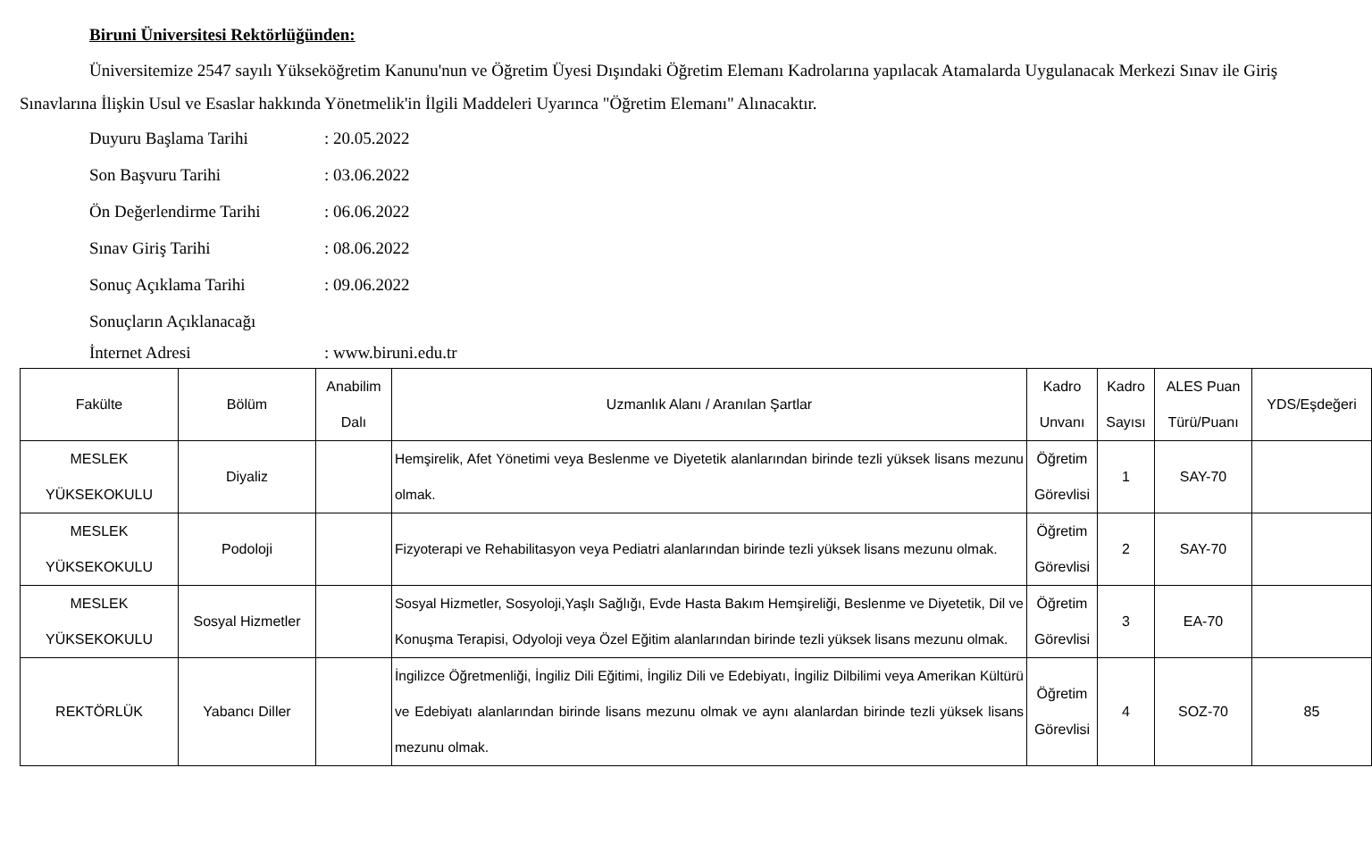Biruni Üniversitesi Rektörlüğünden:
Üniversitemize 2547 sayılı Yükseköğretim Kanunu'nun ve Öğretim Üyesi Dışındaki Öğretim Elemanı Kadrolarına yapılacak Atamalarda Uygulanacak Merkezi Sınav ile Giriş Sınavlarına İlişkin Usul ve Esaslar hakkında Yönetmelik'in İlgili Maddeleri Uyarınca "Öğretim Elemanı" Alınacaktır.
Duyuru Başlama Tarihi: 20.05.2022
Son Başvuru Tarihi: 03.06.2022
Ön Değerlendirme Tarihi: 06.06.2022
Sınav Giriş Tarihi: 08.06.2022
Sonuç Açıklama Tarihi: 09.06.2022
Sonuçların Açıklanacağı
İnternet Adresi: www.biruni.edu.tr
| Fakülte | Bölüm | Anabilim Dalı | Uzmanlık Alanı / Aranılan Şartlar | Kadro Unvanı | Kadro Sayısı | ALES Puan Türü/Puanı | YDS/Eşdeğeri |
| --- | --- | --- | --- | --- | --- | --- | --- |
| MESLEK YÜKSEKOKULU | Diyaliz | | Hemşirelik, Afet Yönetimi veya Beslenme ve Diyetetik alanlarından birinde tezli yüksek lisans mezunu olmak. | Öğretim Görevlisi | 1 | SAY-70 | |
| MESLEK YÜKSEKOKULU | Podoloji | | Fizyoterapi ve Rehabilitasyon veya Pediatri alanlarından birinde tezli yüksek lisans mezunu olmak. | Öğretim Görevlisi | 2 | SAY-70 | |
| MESLEK YÜKSEKOKULU | Sosyal Hizmetler | | Sosyal Hizmetler, Sosyoloji,Yaşlı Sağlığı, Evde Hasta Bakım Hemşireliği, Beslenme ve Diyetetik, Dil ve Konuşma Terapisi, Odyoloji veya Özel Eğitim alanlarından birinde tezli yüksek lisans mezunu olmak. | Öğretim Görevlisi | 3 | EA-70 | |
| REKTÖRLÜK | Yabancı Diller | | İngilizce Öğretmenliği, İngiliz Dili Eğitimi, İngiliz Dili ve Edebiyatı, İngiliz Dilbilimi veya Amerikan Kültürü ve Edebiyatı alanlarından birinde lisans mezunu olmak ve aynı alanlardan birinde tezli yüksek lisans mezunu olmak. | Öğretim Görevlisi | 4 | SOZ-70 | 85 |